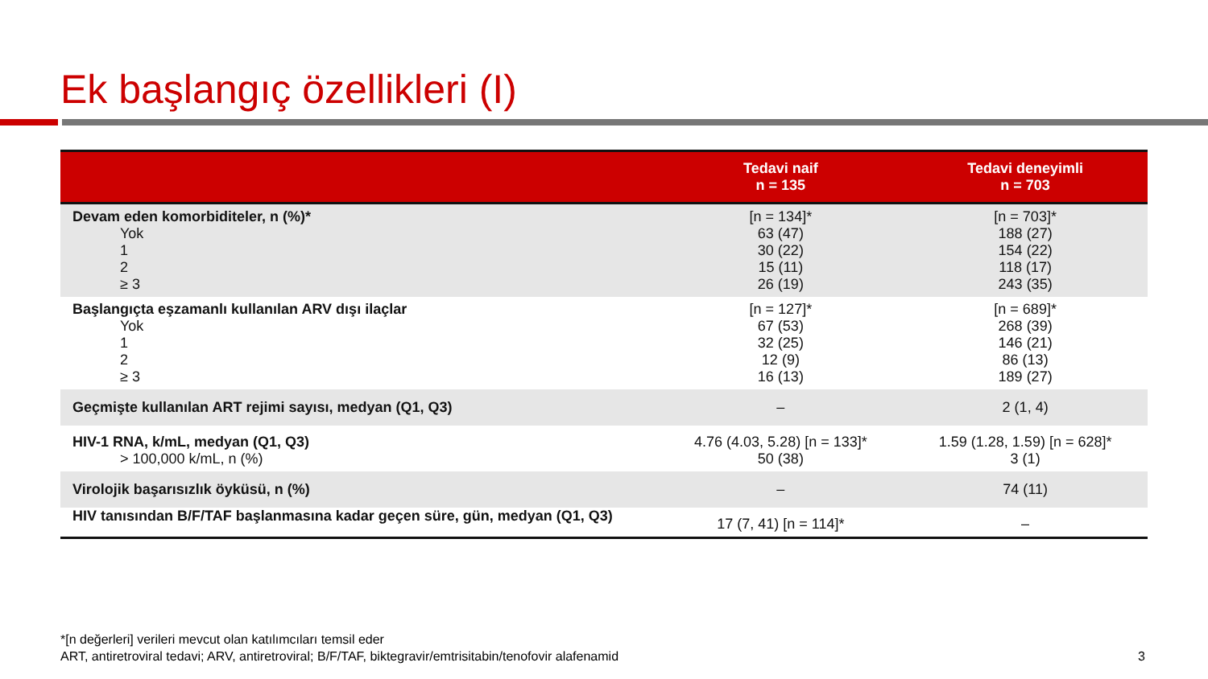Ek başlangıç özellikleri (I)
| | Tedavi naif n = 135 | Tedavi deneyimli n = 703 |
| --- | --- | --- |
| Devam eden komorbiditeler, n (%)* Yok 1 2 ≥ 3 | [n = 134]* 63 (47) 30 (22) 15 (11) 26 (19) | [n = 703]* 188 (27) 154 (22) 118 (17) 243 (35) |
| Başlangıçta eşzamanlı kullanılan ARV dışı ilaçlar Yok 1 2 ≥ 3 | [n = 127]* 67 (53) 32 (25) 12 (9) 16 (13) | [n = 689]* 268 (39) 146 (21) 86 (13) 189 (27) |
| Geçmişte kullanılan ART rejimi sayısı, medyan (Q1, Q3) | – | 2 (1, 4) |
| HIV-1 RNA, k/mL, medyan (Q1, Q3) > 100,000 k/mL, n (%) | 4.76 (4.03, 5.28) [n = 133]* 50 (38) | 1.59 (1.28, 1.59) [n = 628]* 3 (1) |
| Virolojik başarısızlık öyküsü, n (%) | – | 74 (11) |
| HIV tanısından B/F/TAF başlanmasına kadar geçen süre, gün, medyan (Q1, Q3) | 17 (7, 41) [n = 114]* | – |
*[n değerleri] verileri mevcut olan katılımcıları temsil eder
ART, antiretroviral tedavi; ARV, antiretroviral; B/F/TAF, biktegravir/emtrisitabin/tenofovir alafenamid
3